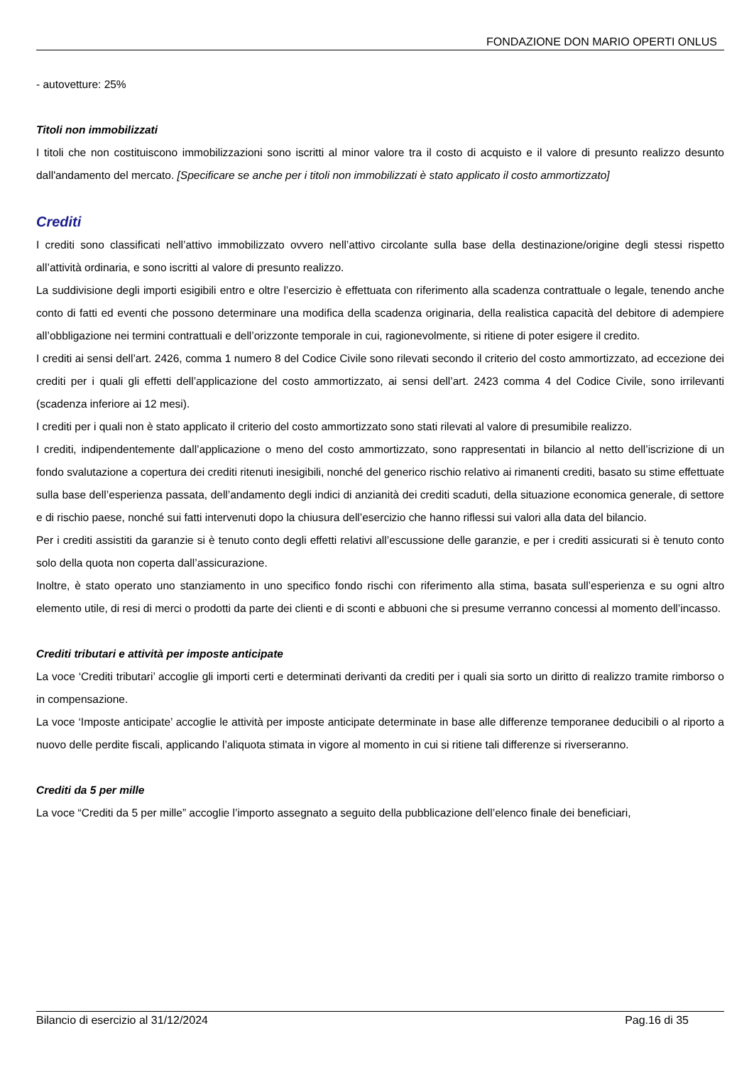FONDAZIONE DON MARIO OPERTI ONLUS
- autovetture: 25%
Titoli non immobilizzati
I titoli che non costituiscono immobilizzazioni sono iscritti al minor valore tra il costo di acquisto e il valore di presunto realizzo desunto dall'andamento del mercato. [Specificare se anche per i titoli non immobilizzati è stato applicato il costo ammortizzato]
Crediti
I crediti sono classificati nell’attivo immobilizzato ovvero nell’attivo circolante sulla base della destinazione/origine degli stessi rispetto all’attività ordinaria, e sono iscritti al valore di presunto realizzo.
La suddivisione degli importi esigibili entro e oltre l’esercizio è effettuata con riferimento alla scadenza contrattuale o legale, tenendo anche conto di fatti ed eventi che possono determinare una modifica della scadenza originaria, della realistica capacità del debitore di adempiere all’obbligazione nei termini contrattuali e dell’orizzonte temporale in cui, ragionevolmente, si ritiene di poter esigere il credito.
I crediti ai sensi dell’art. 2426, comma 1 numero 8 del Codice Civile sono rilevati secondo il criterio del costo ammortizzato, ad eccezione dei crediti per i quali gli effetti dell’applicazione del costo ammortizzato, ai sensi dell’art. 2423 comma 4 del Codice Civile, sono irrilevanti (scadenza inferiore ai 12 mesi).
I crediti per i quali non è stato applicato il criterio del costo ammortizzato sono stati rilevati al valore di presumibile realizzo.
I crediti, indipendentemente dall’applicazione o meno del costo ammortizzato, sono rappresentati in bilancio al netto dell’iscrizione di un fondo svalutazione a copertura dei crediti ritenuti inesigibili, nonché del generico rischio relativo ai rimanenti crediti, basato su stime effettuate sulla base dell’esperienza passata, dell’andamento degli indici di anzianità dei crediti scaduti, della situazione economica generale, di settore e di rischio paese, nonché sui fatti intervenuti dopo la chiusura dell’esercizio che hanno riflessi sui valori alla data del bilancio.
Per i crediti assistiti da garanzie si è tenuto conto degli effetti relativi all’escussione delle garanzie, e per i crediti assicurati si è tenuto conto solo della quota non coperta dall’assicurazione.
Inoltre, è stato operato uno stanziamento in uno specifico fondo rischi con riferimento alla stima, basata sull’esperienza e su ogni altro elemento utile, di resi di merci o prodotti da parte dei clienti e di sconti e abbuoni che si presume verranno concessi al momento dell’incasso.
Crediti tributari e attività per imposte anticipate
La voce ‘Crediti tributari’ accoglie gli importi certi e determinati derivanti da crediti per i quali sia sorto un diritto di realizzo tramite rimborso o in compensazione.
La voce ‘Imposte anticipate’ accoglie le attività per imposte anticipate determinate in base alle differenze temporanee deducibili o al riporto a nuovo delle perdite fiscali, applicando l’aliquota stimata in vigore al momento in cui si ritiene tali differenze si riverseranno.
Crediti da 5 per mille
La voce “Crediti da 5 per mille” accoglie l’importo assegnato a seguito della pubblicazione dell’elenco finale dei beneficiari,
Bilancio di esercizio al 31/12/2024 Pag.16 di 35